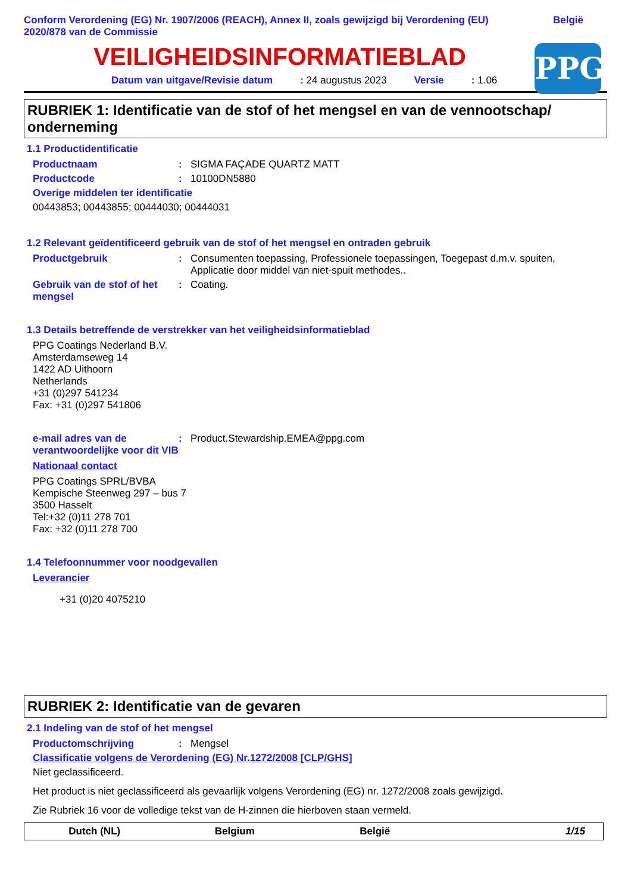Conform Verordening (EG) Nr. 1907/2006 (REACH), Annex II, zoals gewijzigd bij Verordening (EU)
2020/878 van de Commissie
België
VEILIGHEIDSINFORMATIEBLAD
PPG
Datum van uitgave/Revisie datum: 24 augustus 2023 Versie: 1.06
RUBRIEK 1: Identificatie van de stof of het mengsel en van de vennootschap/ onderneming
1.1 Productidentificatie
Productnaam: SIGMA FAÇADE QUARTZ MATT
Productcode: 10100DN5880
Overige middelen ter identificatie
00443853; 00443855; 00444030; 00444031
1.2 Relevant geïdentificeerd gebruik van de stof of het mengsel en ontraden gebruik
Productgebruik: Consumenten toepassing, Professionele toepassingen, Toegepast d.m.v. spuiten, Applicatie door middel van niet-spuit methodes..
Gebruik van de stof of het mengsel: Coating.
1.3 Details betreffende de verstrekker van het veiligheidsinformatieblad
PPG Coatings Nederland B.V.
Amsterdamseweg 14
1422 AD Uithoorn
Netherlands
+31 (0)297 541234
Fax: +31 (0)297 541806
e-mail adres van de verantwoordelijke voor dit VIB: Product.Stewardship.EMEA@ppg.com
Nationaal contact
PPG Coatings SPRL/BVBA
Kempische Steenweg 297 – bus 7
3500 Hasselt
Tel:+32 (0)11 278 701
Fax: +32 (0)11 278 700
1.4 Telefoonnummer voor noodgevallen
Leverancier
+31 (0)20 4075210
RUBRIEK 2: Identificatie van de gevaren
2.1 Indeling van de stof of het mengsel
Productomschrijving: Mengsel
Classificatie volgens de Verordening (EG) Nr.1272/2008 [CLP/GHS]
Niet geclassificeerd.
Het product is niet geclassificeerd als gevaarlijk volgens Verordening (EG) nr. 1272/2008 zoals gewijzigd.
Zie Rubriek 16 voor de volledige tekst van de H-zinnen die hierboven staan vermeld.
Dutch (NL) Belgium België 1/15